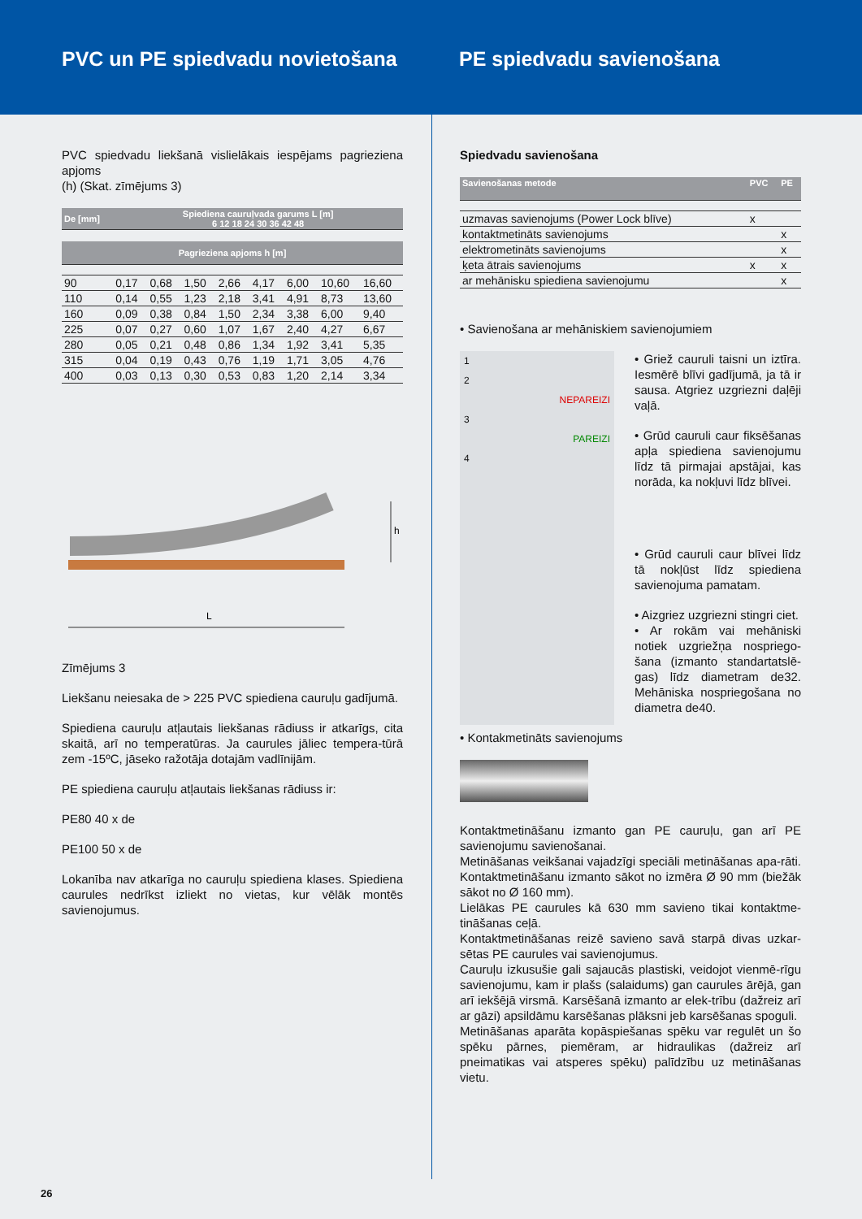PVC un PE spiedvadu novietošana
PE spiedvadu savienošana
PVC spiedvadu liekšanā vislielākais iespējams pagrieziena apjoms
(h) (Skat. zīmējums 3)
| De [mm] | Spiediena cauruļvada garums L [m] 6 12 18 24 30 36 42 48 | | | | | | | |
| Pagrieziena apjoms h [m] | | | | | | | | |
| 90 | 0,17 | 0,68 | 1,50 | 2,66 | 4,17 | 6,00 | 10,60 | 16,60 |
| 110 | 0,14 | 0,55 | 1,23 | 2,18 | 3,41 | 4,91 | 8,73 | 13,60 |
| 160 | 0,09 | 0,38 | 0,84 | 1,50 | 2,34 | 3,38 | 6,00 | 9,40 |
| 225 | 0,07 | 0,27 | 0,60 | 1,07 | 1,67 | 2,40 | 4,27 | 6,67 |
| 280 | 0,05 | 0,21 | 0,48 | 0,86 | 1,34 | 1,92 | 3,41 | 5,35 |
| 315 | 0,04 | 0,19 | 0,43 | 0,76 | 1,19 | 1,71 | 3,05 | 4,76 |
| 400 | 0,03 | 0,13 | 0,30 | 0,53 | 0,83 | 1,20 | 2,14 | 3,34 |
h
L
Zīmējums 3
Liekšanu neiesaka de > 225 PVC spiediena cauruļu gadījumā.
Spiediena cauruļu atļautais liekšanas rādiuss ir atkarīgs, cita skaitā, arī no temperatūras. Ja caurules jāliec tempera-tūrā zem -15ºC, jāseko ražotāja dotajām vadlīnijām.
PE spiediena cauruļu atļautais liekšanas rādiuss ir:
PE80 40 x de
PE100 50 x de
Lokanība nav atkarīga no cauruļu spiediena klases. Spiediena caurules nedrīkst izliekt no vietas, kur vēlāk montēs savienojumus.
26
Spiedvadu savienošana
| Savienošanas metode | PVC | PE |
| uzmavas savienojums (Power Lock blīve) | x | |
| kontaktmetināts savienojums | | x |
| elektrometināts savienojums | | x |
| ķeta ātrais savienojums | x | x |
| ar mehānisku spiediena savienojumu | | x |
• Savienošana ar mehāniskiem savienojumiem
1
2
NEPAREIZI
3
PAREIZI
4
• Griež cauruli taisni un iztīra. Iesmērē blīvi gadījumā, ja tā ir sausa. Atgriez uzgriezni daļēji vaļā.
• Grūd cauruli caur fiksēšanas apļa spiediena savienojumu līdz tā pirmajai apstājai, kas norāda, ka nokļuvi līdz blīvei.
• Grūd cauruli caur blīvei līdz tā nokļūst līdz spiediena savienojuma pamatam.
• Aizgriez uzgriezni stingri ciet.
• Ar rokām vai mehāniski notiek uzgriežņa nospriego-šana (izmanto standartatslē-gas) līdz diametram de32. Mehāniska nospriegošana no diametra de40.
• Kontakmetināts savienojums
Kontaktmetināšanu izmanto gan PE cauruļu, gan arī PE savienojumu savienošanai.
Metināšanas veikšanai vajadzīgi speciāli metināšanas apa-rāti. Kontaktmetināšanu izmanto sākot no izmēra Ø 90 mm (biežāk sākot no Ø 160 mm).
Lielākas PE caurules kā 630 mm savieno tikai kontaktme-tināšanas ceļā.
Kontaktmetināšanas reizē savieno savā starpā divas uzkar-sētas PE caurules vai savienojumus.
Cauruļu izkusušie gali sajaucās plastiski, veidojot vienmē-rīgu savienojumu, kam ir plašs (salaidums) gan caurules ārējā, gan arī iekšējā virsmā. Karsēšanā izmanto ar elek-trību (dažreiz arī ar gāzi) apsildāmu karsēšanas plāksni jeb karsēšanas spoguli.
Metināšanas aparāta kopāspiešanas spēku var regulēt un šo spēku pārnes, piemēram, ar hidraulikas (dažreiz arī pneimatikas vai atsperes spēku) palīdzību uz metināšanas vietu.